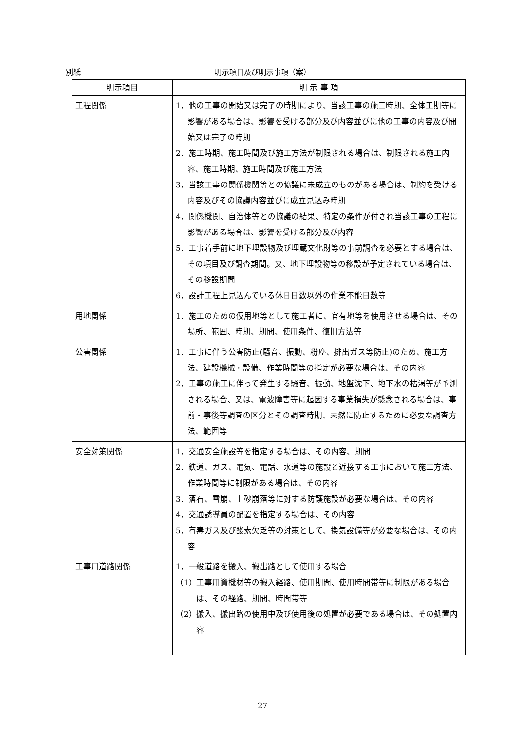別紙 明示項目及び明示事項（案）
| 明示項目 | 明 示 事 項 |
| --- | --- |
| 工程関係 | 1．他の工事の開始又は完了の時期により、当該工事の施工時期、全体工期等に影響がある場合は、影響を受ける部分及び内容並びに他の工事の内容及び開始又は完了の時期 2．施工時期、施工時間及び施工方法が制限される場合は、制限される施工内容、施工時期、施工時間及び施工方法 3．当該工事の関係機関等との協議に未成立のものがある場合は、制約を受ける内容及びその協議内容並びに成立見込み時期 4．関係機関、自治体等との協議の結果、特定の条件が付され当該工事の工程に影響がある場合は、影響を受ける部分及び内容 5．工事着手前に地下埋設物及び埋蔵文化財等の事前調査を必要とする場合は、その項目及び調査期間。又、地下埋設物等の移設が予定されている場合は、その移設期間 6．設計工程上見込んでいる休日日数以外の作業不能日数等 |
| 用地関係 | 1．施工のための仮用地等として施工者に、官有地等を使用させる場合は、その場所、範囲、時期、期間、使用条件、復旧方法等 |
| 公害関係 | 1．工事に伴う公害防止(騒音、振動、粉塵、排出ガス等防止)のため、施工方法、建設機械・設備、作業時間等の指定が必要な場合は、その内容 2．工事の施工に伴って発生する騒音、振動、地盤沈下、地下水の枯渇等が予測される場合、又は、電波障害等に起因する事業損失が懸念される場合は、事前・事後等調査の区分とその調査時期、未然に防止するために必要な調査方法、範囲等 |
| 安全対策関係 | 1．交通安全施設等を指定する場合は、その内容、期間 2．鉄道、ガス、電気、電話、水道等の施設と近接する工事において施工方法、作業時間等に制限がある場合は、その内容 3．落石、雪崩、土砂崩落等に対する防護施設が必要な場合は、その内容 4．交通誘導員の配置を指定する場合は、その内容 5．有毒ガス及び酸素欠乏等の対策として、換気設備等が必要な場合は、その内容 |
| 工事用道路関係 | 1．一般道路を搬入、搬出路として使用する場合 （1）工事用資機材等の搬入経路、使用期間、使用時間帯等に制限がある場合は、その経路、期間、時間帯等 （2）搬入、搬出路の使用中及び使用後の処置が必要である場合は、その処置内容 |
27